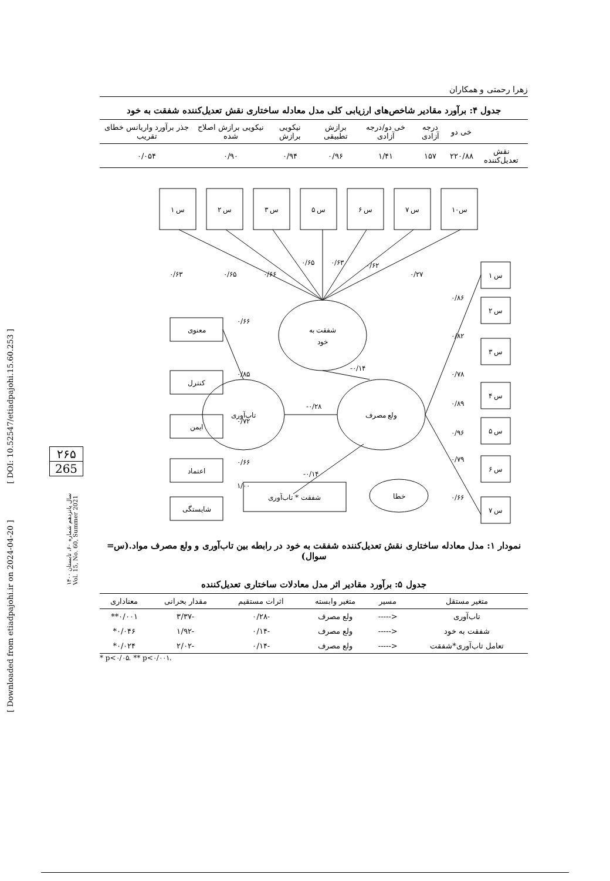[ Downloaded from etiadpajohi.ir on 2024-04-20 ] [ DOI: 10.52547/etiadpajohi.15.60.253 ]
۲۶۵
265
سال پانزدهم شماره ۶۰، تابستان ۱۴۰۰
Vol. 15, No. 60, Summer 2021
زهرا رحمتی و همکاران
جدول ۴: برآورد مقادیر شاخص‌های ارزیابی کلی مدل معادله ساختاری نقش تعدیل‌کننده شفقت به خود
| | خی دو | درجه آزادی | خی دو/درجه آزادی | برازش تطبیقی | نیکویی برازش | نیکویی برازش اصلاح شده | جذر برآورد واریانس خطای تقریب |
| --- | --- | --- | --- | --- | --- | --- | --- |
| نقش تعدیل‌کننده | ۲۲۰/۸۸ | ۱۵۷ | ۱/۴۱ | ۰/۹۶ | ۰/۹۴ | ۰/۹۰ | ۰/۰۵۴ |
س ۱
س ۲
س ۳
س ۵
س ۶
س ۷
س۱۰
شفقت به
خود
تاب‌آوری
ولع مصرف
خطا
معنوی
کنترل
ایمن
اعتماد
شایستگی
شفقت * تاب‌آوری
س ۱
س ۲
س ۳
س ۴
س ۵
س ۶
س ۷
۰/۶۳
۰/۶۵
۰/۶۶
۰/۶۵
۰/۶۳
۰/۶۲
۰/۲۷
۰/۶۶
۰/۸۵
۰/۷۲
۰/۶۶
۱/۰۰
-۰/۱۴
-۰/۲۸
-۰/۱۴
۰/۸۶
۰/۸۲
۰/۷۸
۰/۸۹
۰/۹۶
۰/۷۹
۰/۶۶
نمودار ۱: مدل معادله ساختاری نقش تعدیل‌کننده شفقت به خود در رابطه بین تاب‌آوری و ولع مصرف مواد.(س= سوال)
جدول ۵: برآورد مقادیر اثر مدل معادلات ساختاری تعدیل‌کننده
| متغیر مستقل | مسیر | متغیر وابسته | اثرات مستقیم | مقدار بحرانی | معناداری |
| --- | --- | --- | --- | --- | --- |
| تاب‌آوری | <----- | ولع مصرف | -۰/۲۸ | -۳/۳۷ | ۰/۰۰۱** |
| شفقت به خود | <----- | ولع مصرف | -۰/۱۴ | -۱/۹۲ | ۰/۰۴۶* |
| تعامل تاب‌آوری*شفقت | <----- | ولع مصرف | -۰/۱۴ | -۲/۰۲ | ۰/۰۲۴* |
* p<۰/۰۵. ** p<۰/۰۰۱.